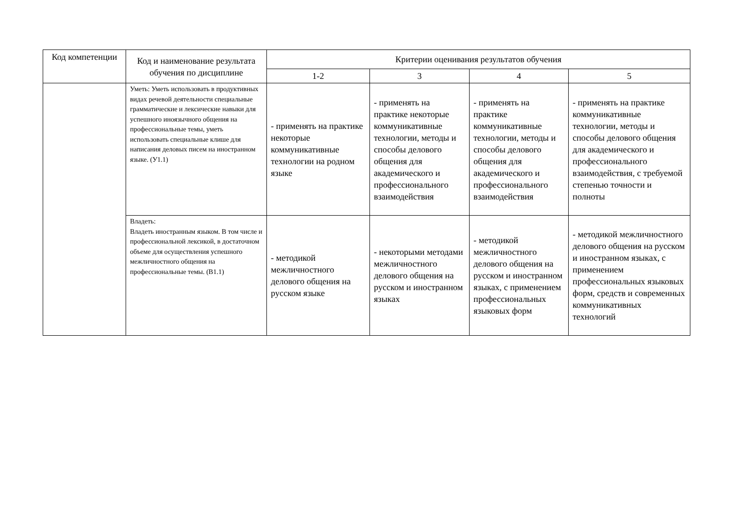| Код компетенции | Код и наименование результата обучения по дисциплине | Критерии оценивания результатов обучения | | | |
| --- | --- | --- | --- | --- | --- |
| | | 1-2 | 3 | 4 | 5 |
| | Уметь: Уметь использовать в продуктивных видах речевой деятельности специальные грамматические и лексические навыки для успешного иноязычного общения на профессиональные темы, уметь использовать специальные клише для написания деловых писем на иностранном языке. (У1.1) | - применять на практике некоторые коммуникативные технологии на родном языке | - применять на практике некоторые коммуникативные технологии, методы и способы делового общения для академического и профессионального взаимодействия | - применять на практике коммуникативные технологии, методы и способы делового общения для академического и профессионального взаимодействия | - применять на практике коммуникативные технологии, методы и способы делового общения для академического и профессионального взаимодействия, с требуемой степенью точности и полноты |
| | Владеть: Владеть иностранным языком. В том числе и профессиональной лексикой, в достаточном объеме для осуществления успешного межличностного общения на профессиональные темы. (В1.1) | - методикой межличностного делового общения на русском языке | - некоторыми методами межличностного делового общения на русском и иностранном языках | - методикой межличностного делового общения на русском и иностранном языках, с применением профессиональных языковых форм | - методикой межличностного делового общения на русском и иностранном языках, с применением профессиональных языковых форм, средств и современных коммуникативных технологий |